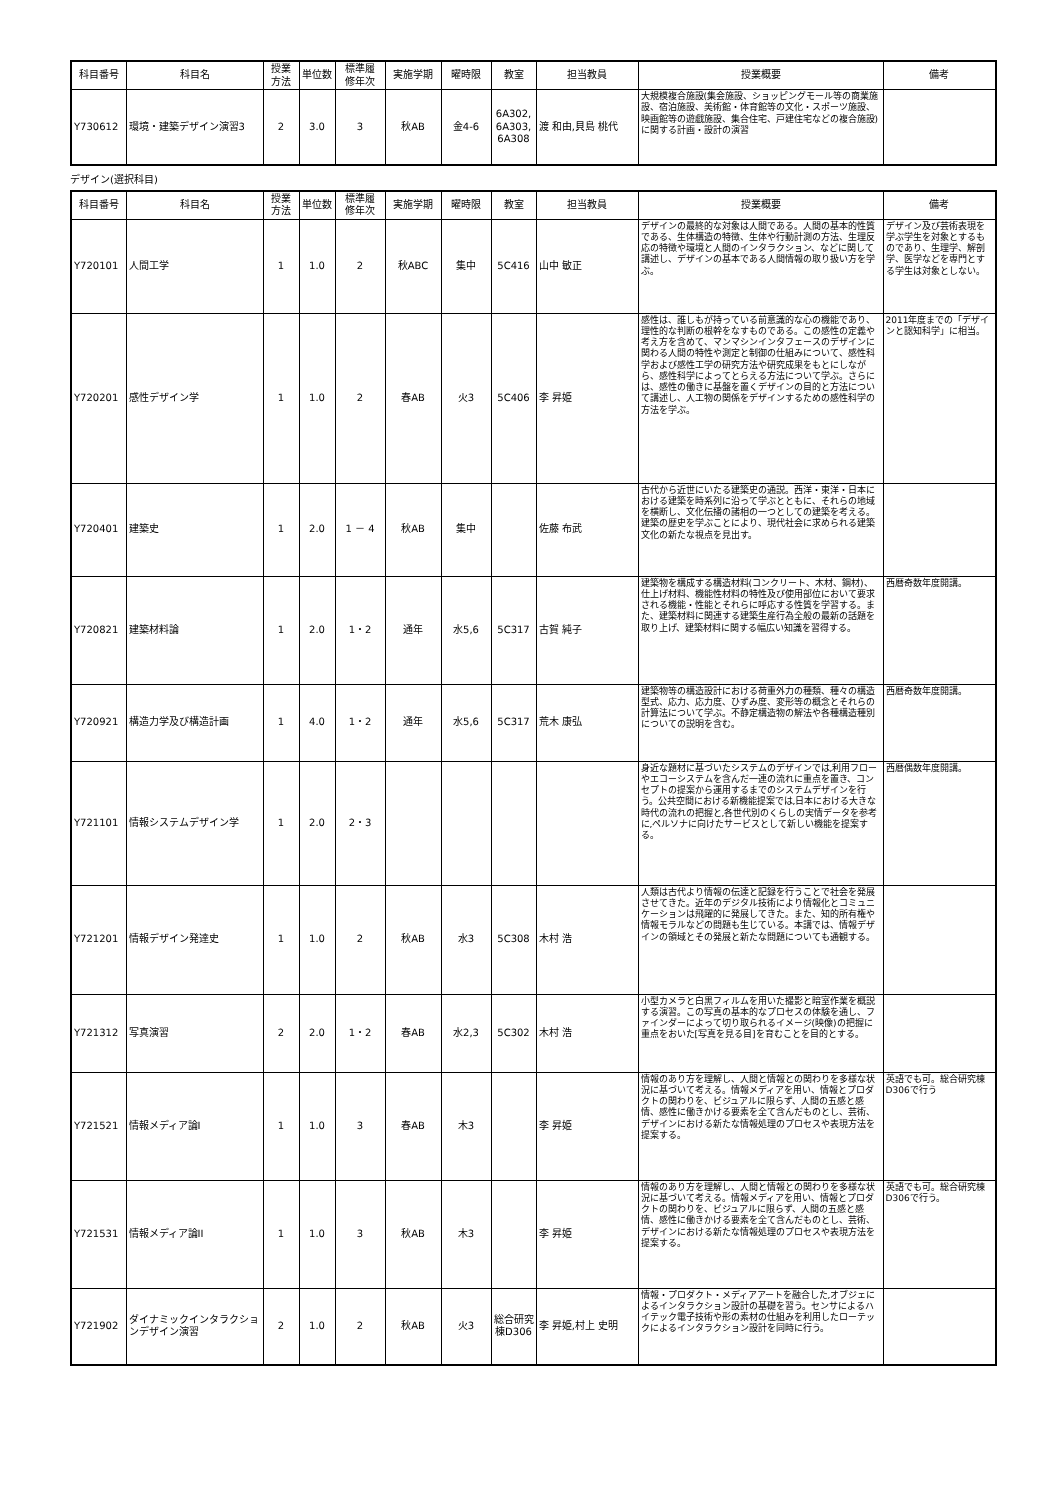| 科目番号 | 科目名 | 授業 方法 | 単位数 | 標準履 修年次 | 実施学期 | 曜時限 | 教室 | 担当教員 | 授業概要 | 備考 |
| --- | --- | --- | --- | --- | --- | --- | --- | --- | --- | --- |
| Y730612 | 環境・建築デザイン演習3 | 2 | 3.0 | 3 | 秋AB | 金4-6 | 6A302, 6A303, 6A308 | 渡 和由,貝島 桃代 | 大規模複合施設(集会施設、ショッピングモール等の商業施設、宿泊施設、美術館・体育館等の文化・スポーツ施設、映画館等の遊戯施設、集合住宅、戸建住宅などの複合施設)に関する計画・設計の演習 | |
デザイン(選択科目)
| 科目番号 | 科目名 | 授業 方法 | 単位数 | 標準履 修年次 | 実施学期 | 曜時限 | 教室 | 担当教員 | 授業概要 | 備考 |
| --- | --- | --- | --- | --- | --- | --- | --- | --- | --- | --- |
| Y720101 | 人間工学 | 1 | 1.0 | 2 | 秋ABC | 集中 | 5C416 | 山中 敏正 | デザインの最終的な対象は人間である。人間の基本的性質である、生体構造の特徴、生体や行動計測の方法、生理反応の特徴や環境と人間のインタラクション、などに関して講述し、デザインの基本である人間情報の取り扱い方を学ぶ。 | デザイン及び芸術表現を学ぶ学生を対象とするものであり、生理学、解剖学、医学などを専門とする学生は対象としない。 |
| Y720201 | 感性デザイン学 | 1 | 1.0 | 2 | 春AB | 火3 | 5C406 | 李 昇姫 | 感性は、誰しもが持っている前意識的な心の機能であり、理性的な判断の根幹をなすものである。この感性の定義や考え方を含めて、マンマシンインタフェースのデザインに関わる人間の特性や測定と制御の仕組みについて、感性科学および感性工学の研究方法や研究成果をもとにしながら、感性科学によってとらえる方法について学ぶ。さらには、感性の働きに基盤を置くデザインの目的と方法について講述し、人工物の関係をデザインするための感性科学の方法を学ぶ。 | 2011年度までの「デザインと認知科学」に相当。 |
| Y720401 | 建築史 | 1 | 2.0 | 1 － 4 | 秋AB | 集中 | | 佐藤 布武 | 古代から近世にいたる建築史の通説。西洋・東洋・日本における建築を時系列に沿って学ぶとともに、それらの地域を横断し、文化伝播の諸相の一つとしての建築を考える。建築の歴史を学ぶことにより、現代社会に求められる建築文化の新たな視点を見出す。 | |
| Y720821 | 建築材料論 | 1 | 2.0 | 1・2 | 通年 | 水5,6 | 5C317 | 古賀 純子 | 建築物を構成する構造材料(コンクリート、木材、鋼材)、仕上げ材料、機能性材料の特性及び使用部位において要求される機能・性能とそれらに呼応する性質を学習する。また、建築材料に関連する建築生産行為全般の最新の話題を取り上げ、建築材料に関する幅広い知識を習得する。 | 西暦奇数年度開講。 |
| Y720921 | 構造力学及び構造計画 | 1 | 4.0 | 1・2 | 通年 | 水5,6 | 5C317 | 荒木 康弘 | 建築物等の構造設計における荷重外力の種類、種々の構造型式、応力、応力度、ひずみ度、変形等の概念とそれらの計算法について学ぶ。不静定構造物の解法や各種構造種別についての説明を含む。 | 西暦奇数年度開講。 |
| Y721101 | 情報システムデザイン学 | 1 | 2.0 | 2・3 | | | | | 身近な題材に基づいたシステムのデザインでは,利用フローやエコーシステムを含んだ一連の流れに重点を置き、コンセプトの提案から運用するまでのシステムデザインを行う。公共空間における新機能提案では,日本における大きな時代の流れの把握と,各世代別のくらしの実情データを参考に,ペルソナに向けたサービスとして新しい機能を提案する。 | 西暦偶数年度開講。 |
| Y721201 | 情報デザイン発達史 | 1 | 1.0 | 2 | 秋AB | 水3 | 5C308 | 木村 浩 | 人類は古代より情報の伝達と記録を行うことで社会を発展させてきた。近年のデジタル技術により情報化とコミュニケーションは飛躍的に発展してきた。また、知的所有権や情報モラルなどの問題も生じている。本講では、情報デザインの領域とその発展と新たな問題についても通観する。 | |
| Y721312 | 写真演習 | 2 | 2.0 | 1・2 | 春AB | 水2,3 | 5C302 | 木村 浩 | 小型カメラと白黒フィルムを用いた撮影と暗室作業を概説する演習。この写真の基本的なプロセスの体験を通し、ファインダーによって切り取られるイメージ(映像)の把握に重点をおいた[写真を見る目]を育むことを目的とする。 | |
| Y721521 | 情報メディア論I | 1 | 1.0 | 3 | 春AB | 木3 | | 李 昇姫 | 情報のあり方を理解し、人間と情報との関わりを多様な状況に基づいて考える。情報メディアを用い、情報とプロダクトの関わりを、ビジュアルに限らず、人間の五感と感情、感性に働きかける要素を全て含んだものとし、芸術、デザインにおける新たな情報処理のプロセスや表現方法を提案する。 | 英語でも可。総合研究棟D306で行う |
| Y721531 | 情報メディア論II | 1 | 1.0 | 3 | 秋AB | 木3 | | 李 昇姫 | 情報のあり方を理解し、人間と情報との関わりを多様な状況に基づいて考える。情報メディアを用い、情報とプロダクトの関わりを、ビジュアルに限らず、人間の五感と感情、感性に働きかける要素を全て含んだものとし、芸術、デザインにおける新たな情報処理のプロセスや表現方法を提案する。 | 英語でも可。総合研究棟D306で行う。 |
| Y721902 | ダイナミックインタラクションデザイン演習 | 2 | 1.0 | 2 | 秋AB | 火3 | 総合研究棟D306 | 李 昇姫,村上 史明 | 情報・プロダクト・メディアアートを融合した,オブジェによるインタラクション設計の基礎を習う。センサによるハイテック電子技術や形の素材の仕組みを利用したローテックによるインタラクション設計を同時に行う。 | |